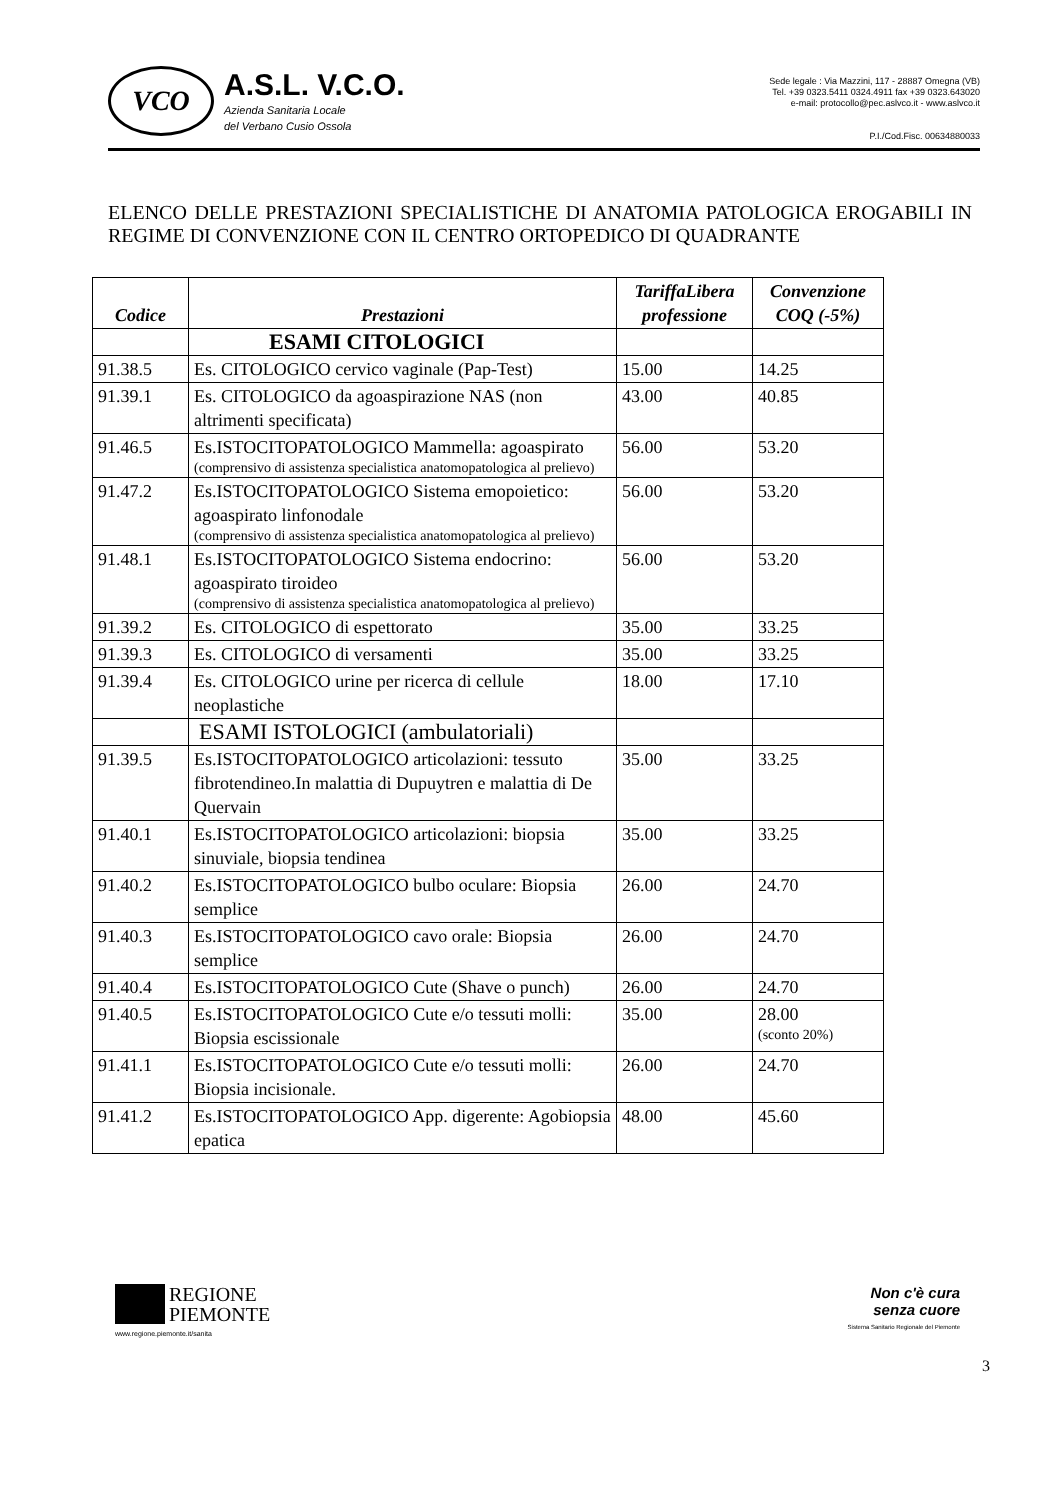VCO
A.S.L. V.C.O.
Azienda Sanitaria Locale
del Verbano Cusio Ossola
Sede legale : Via Mazzini, 117 - 28887 Omegna (VB)
Tel. +39 0323.5411 0324.4911 fax +39 0323.643020
e-mail: protocollo@pec.aslvco.it - www.aslvco.it
P.I./Cod.Fisc. 00634880033
ELENCO DELLE PRESTAZIONI SPECIALISTICHE DI ANATOMIA PATOLOGICA EROGABILI IN REGIME DI CONVENZIONE CON IL CENTRO ORTOPEDICO DI QUADRANTE
| Codice | Prestazioni | TariffaLibera professione | Convenzione COQ (-5%) |
| --- | --- | --- | --- |
| | ESAMI CITOLOGICI | | |
| 91.38.5 | Es. CITOLOGICO cervico vaginale (Pap-Test) | 15.00 | 14.25 |
| 91.39.1 | Es. CITOLOGICO da agoaspirazione NAS (non altrimenti specificata) | 43.00 | 40.85 |
| 91.46.5 | Es.ISTOCITOPATOLOGICO Mammella: agoaspirato (comprensivo di assistenza specialistica anatomopatologica al prelievo) | 56.00 | 53.20 |
| 91.47.2 | Es.ISTOCITOPATOLOGICO Sistema emopoietico: agoaspirato linfonodale (comprensivo di assistenza specialistica anatomopatologica al prelievo) | 56.00 | 53.20 |
| 91.48.1 | Es.ISTOCITOPATOLOGICO Sistema endocrino: agoaspirato tiroideo (comprensivo di assistenza specialistica anatomopatologica al prelievo) | 56.00 | 53.20 |
| 91.39.2 | Es. CITOLOGICO di espettorato | 35.00 | 33.25 |
| 91.39.3 | Es. CITOLOGICO di versamenti | 35.00 | 33.25 |
| 91.39.4 | Es. CITOLOGICO urine per ricerca di cellule neoplastiche | 18.00 | 17.10 |
| | ESAMI ISTOLOGICI (ambulatoriali) | | |
| 91.39.5 | Es.ISTOCITOPATOLOGICO articolazioni: tessuto fibrotendineo.In malattia di Dupuytren e malattia di De Quervain | 35.00 | 33.25 |
| 91.40.1 | Es.ISTOCITOPATOLOGICO articolazioni: biopsia sinuviale, biopsia tendinea | 35.00 | 33.25 |
| 91.40.2 | Es.ISTOCITOPATOLOGICO bulbo oculare: Biopsia semplice | 26.00 | 24.70 |
| 91.40.3 | Es.ISTOCITOPATOLOGICO cavo orale: Biopsia semplice | 26.00 | 24.70 |
| 91.40.4 | Es.ISTOCITOPATOLOGICO Cute (Shave o punch) | 26.00 | 24.70 |
| 91.40.5 | Es.ISTOCITOPATOLOGICO Cute e/o tessuti molli: Biopsia escissionale | 35.00 | 28.00 (sconto 20%) |
| 91.41.1 | Es.ISTOCITOPATOLOGICO Cute e/o tessuti molli: Biopsia incisionale. | 26.00 | 24.70 |
| 91.41.2 | Es.ISTOCITOPATOLOGICO App. digerente: Agobiopsia epatica | 48.00 | 45.60 |
REGIONE
PIEMONTE
www.regione.piemonte.it/sanita
Non c'è cura
senza cuore
Sistema Sanitario Regionale del Piemonte
3